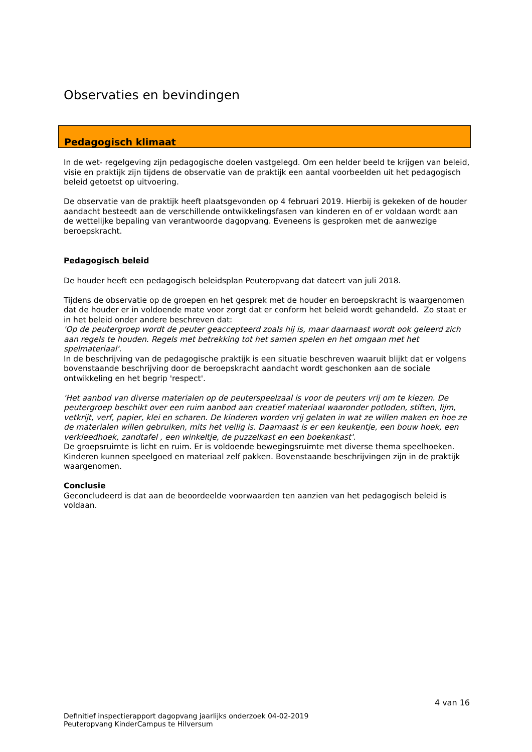Observaties en bevindingen
Pedagogisch klimaat
In de wet- regelgeving zijn pedagogische doelen vastgelegd. Om een helder beeld te krijgen van beleid, visie en praktijk zijn tijdens de observatie van de praktijk een aantal voorbeelden uit het pedagogisch beleid getoetst op uitvoering.
De observatie van de praktijk heeft plaatsgevonden op 4 februari 2019. Hierbij is gekeken of de houder aandacht besteedt aan de verschillende ontwikkelingsfasen van kinderen en of er voldaan wordt aan de wettelijke bepaling van verantwoorde dagopvang. Eveneens is gesproken met de aanwezige beroepskracht.
Pedagogisch beleid
De houder heeft een pedagogisch beleidsplan Peuteropvang dat dateert van juli 2018.
Tijdens de observatie op de groepen en het gesprek met de houder en beroepskracht is waargenomen dat de houder er in voldoende mate voor zorgt dat er conform het beleid wordt gehandeld. Zo staat er in het beleid onder andere beschreven dat:
'Op de peutergroep wordt de peuter geaccepteerd zoals hij is, maar daarnaast wordt ook geleerd zich aan regels te houden. Regels met betrekking tot het samen spelen en het omgaan met het spelmateriaal'.
In de beschrijving van de pedagogische praktijk is een situatie beschreven waaruit blijkt dat er volgens bovenstaande beschrijving door de beroepskracht aandacht wordt geschonken aan de sociale ontwikkeling en het begrip 'respect'.
'Het aanbod van diverse materialen op de peuterspeelzaal is voor de peuters vrij om te kiezen. De peutergroep beschikt over een ruim aanbod aan creatief materiaal waaronder potloden, stiften, lijm, vetkrijt, verf, papier, klei en scharen. De kinderen worden vrij gelaten in wat ze willen maken en hoe ze de materialen willen gebruiken, mits het veilig is. Daarnaast is er een keukentje, een bouw hoek, een verkleedhoek, zandtafel , een winkeltje, de puzzelkast en een boekenkast'.
De groepsruimte is licht en ruim. Er is voldoende bewegingsruimte met diverse thema speelhoeken. Kinderen kunnen speelgoed en materiaal zelf pakken. Bovenstaande beschrijvingen zijn in de praktijk waargenomen.
Conclusie
Geconcludeerd is dat aan de beoordeelde voorwaarden ten aanzien van het pedagogisch beleid is voldaan.
4 van 16
Definitief inspectierapport dagopvang jaarlijks onderzoek 04-02-2019
Peuteropvang KinderCampus te Hilversum